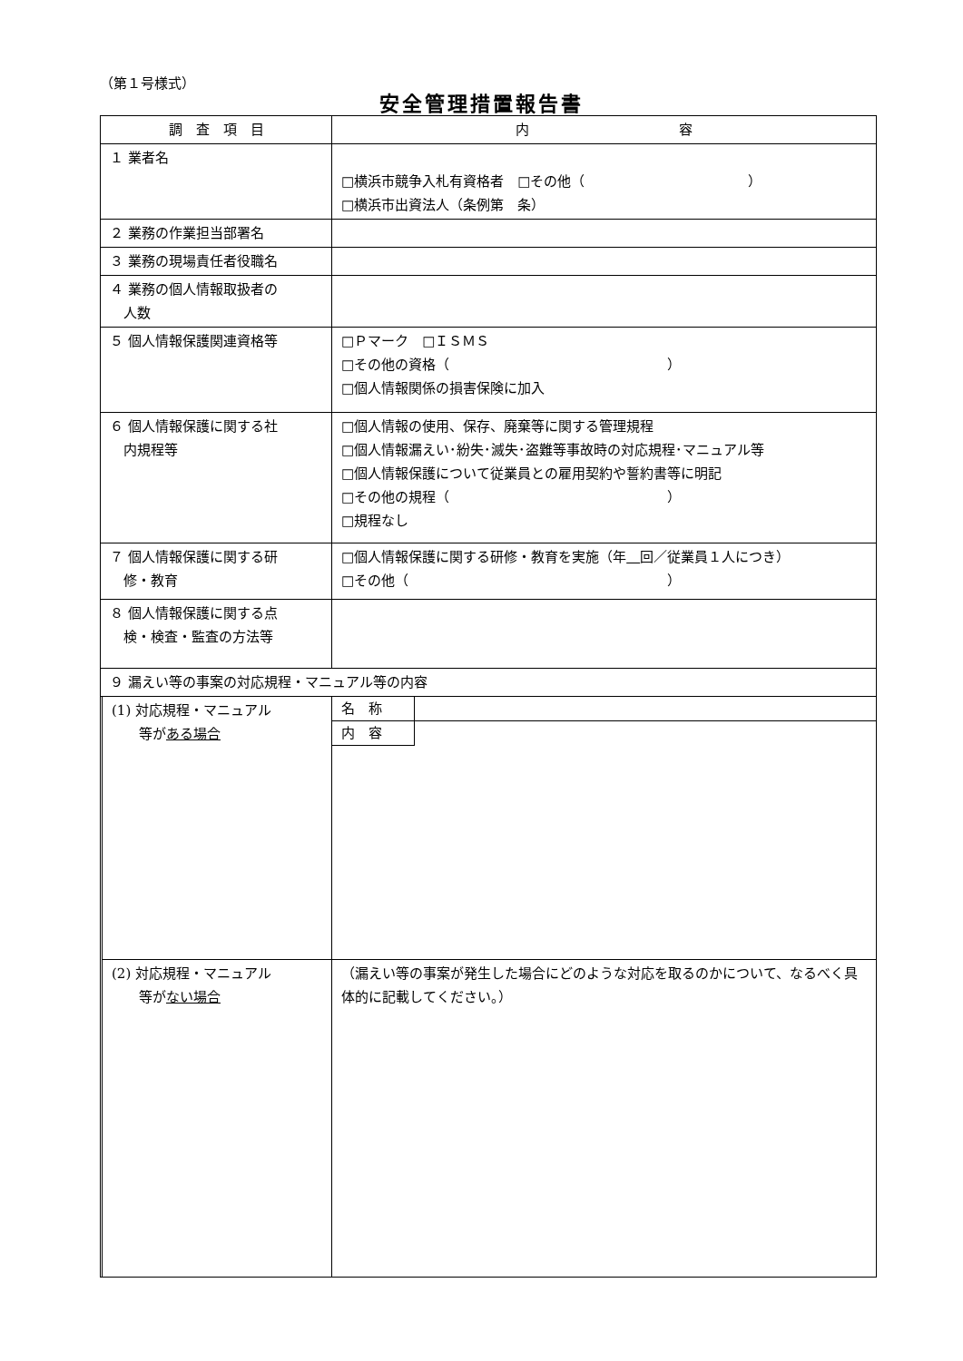（第１号様式）
安全管理措置報告書
| 調 査 項 目 | | 内 容 |
| --- | --- | --- |
| １ 業者名 | | □横浜市競争入札有資格者 □その他（ ） □横浜市出資法人（条例第 条） |
| ２ 業務の作業担当部署名 | | |
| ３ 業務の現場責任者役職名 | | |
| ４ 業務の個人情報取扱者の 人数 | | |
| ５ 個人情報保護関連資格等 | | □Ｐマーク □ＩＳＭＳ □その他の資格（ ） □個人情報関係の損害保険に加入 |
| ６ 個人情報保護に関する社 内規程等 | | □個人情報の使用、保存、廃棄等に関する管理規程 □個人情報漏えい･紛失･滅失･盗難等事故時の対応規程･マニュアル等 □個人情報保護について従業員との雇用契約や誓約書等に明記 □その他の規程（ ） □規程なし |
| ７ 個人情報保護に関する研 修・教育 | | □個人情報保護に関する研修・教育を実施（年 回／従業員１人につき） □その他（ ） |
| ８ 個人情報保護に関する点 検・検査・監査の方法等 | | |
| ９ 漏えい等の事案の対応規程・マニュアル等の内容 | | |
| | (1) 対応規程・マニュアル 等が ある場合 | 名 称 内 容 |
| | (2) 対応規程・マニュアル 等が ない場合 | （漏えい等の事案が発生した場合にどのような対応を取るのかについて、なるべく具体的に記載してください。） |